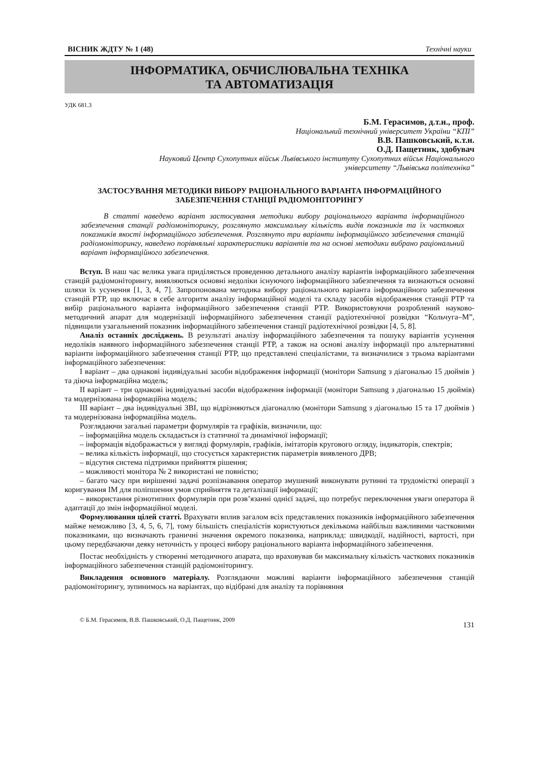ВІСНИК ЖДТУ № 1 (48) Технічні науки
ІНФОРМАТИКА, ОБЧИСЛЮВАЛЬНА ТЕХНІКА
ТА АВТОМАТИЗАЦІЯ
УДК 681.3
Б.М. Герасимов, д.т.н., проф.
Національний технічний університет України “КПІ”
В.В. Пашковський, к.т.н.
О.Д. Пащетник, здобувач
Науковий Центр Сухопутних військ Львівського інституту Сухопутних військ Національного
університету “Львівська політехніка”
ЗАСТОСУВАННЯ МЕТОДИКИ ВИБОРУ РАЦІОНАЛЬНОГО ВАРІАНТА ІНФОРМАЦІЙНОГО
ЗАБЕЗПЕЧЕННЯ СТАНЦІЇ РАДІОМОНІТОРИНГУ
В статті наведено варіант застосування методики вибору раціонального варіанта інформаційного забезпечення станції радіомоніторингу, розглянуто максимальну кількість видів показників та їх часткових показників якості інформаційного забезпечення. Розглянуто три варіанти інформаційного забезпечення станцій радіомоніторингу, наведено порівняльні характеристики варіантів та на основі методики вибрано раціональний варіант інформаційного забезпечення.
Вступ. В наш час велика увага приділяється проведенню детального аналізу варіантів інформаційного забезпечення станцій радіомоніторингу, виявляються основні недоліки існуючого інформаційного забезпечення та визнаються основні шляхи їх усунення [1, 3, 4, 7]. Запропонована методика вибору раціонального варіанта інформаційного забезпечення станцій РТР, що включає в себе алгоритм аналізу інформаційної моделі та складу засобів відображення станції РТР та вибір раціонального варіанта інформаційного забезпечення станції РТР. Використовуючи розроблений науково-методичний апарат для модернізації інформаційного забезпечення станції радіотехнічної розвідки “Кольчуга–М”, підвищили узагальнений показник інформаційного забезпечення станції радіотехнічної розвідки [4, 5, 8].
Аналіз останніх досліджень. В результаті аналізу інформаційного забезпечення та пошуку варіантів усунення недоліків наявного інформаційного забезпечення станції РТР, а також на основі аналізу інформації про альтернативні варіанти інформаційного забезпечення станції РТР, що представлені спеціалістами, та визначилися з трьома варіантами інформаційного забезпечення:
І варіант – два однакові індивідуальні засоби відображення інформації (монітори Samsung з діагональю 15 дюймів ) та діюча інформаційна модель;
ІІ варіант – три однакові індивідуальні засоби відображення інформації (монітори Samsung з діагональю 15 дюймів) та модернізована інформаційна модель;
ІІІ варіант – два індивідуальні ЗВІ, що відрізняються діагоналлю (монітори Samsung з діагональю 15 та 17 дюймів ) та модернізована інформаційна модель.
Розглядаючи загальні параметри формулярів та графіків, визначили, що:
– інформаційна модель складається із статичної та динамічної інформації;
– інформація відображається у вигляді формулярів, графіків, імітаторів кругового огляду, індикаторів, спектрів;
– велика кількість інформації, що стосується характеристик параметрів виявленого ДРВ;
– відсутня система підтримки прийняття рішення;
– можливості монітора № 2 використані не повністю;
– багато часу при вирішенні задачі розпізнавання оператор змушений виконувати рутинні та трудомісткі операції з коригування ІМ для поліпшення умов сприйняття та деталізації інформації;
– використання різнотипних формулярів при розв’язанні однієї задачі, що потребує переключення уваги оператора й адаптації до змін інформаційної моделі.
Формулювання цілей статті. Врахувати вплив загалом всіх представлених показників інформаційного забезпечення майже неможливо [3, 4, 5, 6, 7], тому більшість спеціалістів користуються декількома найбільш важливими частковими показниками, що визначають граничні значення окремого показника, наприклад: швидкодії, надійності, вартості, при цьому передбачаючи деяку неточність у процесі вибору раціонального варіанта інформаційного забезпечення.
Постає необхідність у створенні методичного апарата, що враховував би максимальну кількість часткових показників інформаційного забезпечення станцій радіомоніторингу.
Викладення основного матеріалу. Розглядаючи можливі варіанти інформаційного забезпечення станцій радіомоніторингу, зупинимось на варіантах, що відібрані для аналізу та порівняння
© Б.М. Герасимов, В.В. Пашковський, О.Д. Пащетник, 2009 131